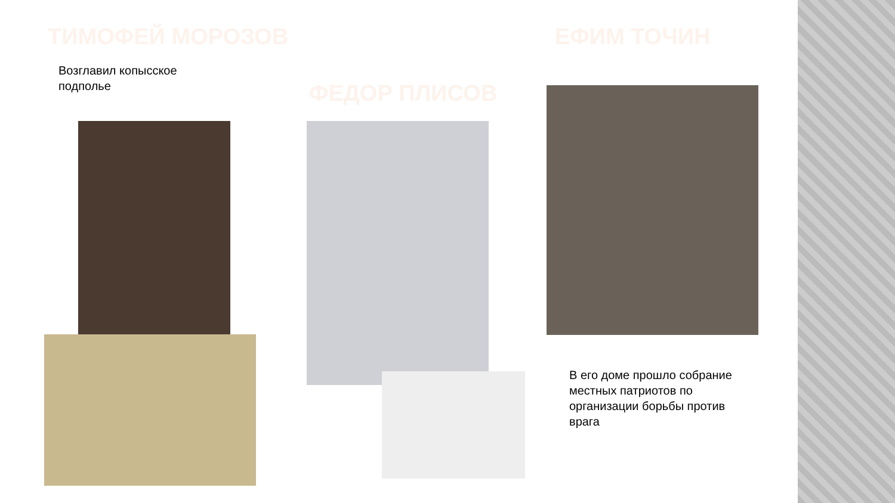ТИМОФЕЙ МОРОЗОВ ЕФИМ ТОЧИН
Возглавил копысское
подполье
ФЕДОР ПЛИСОВ
В его доме прошло собрание
местных патриотов по
организации борьбы против
врага